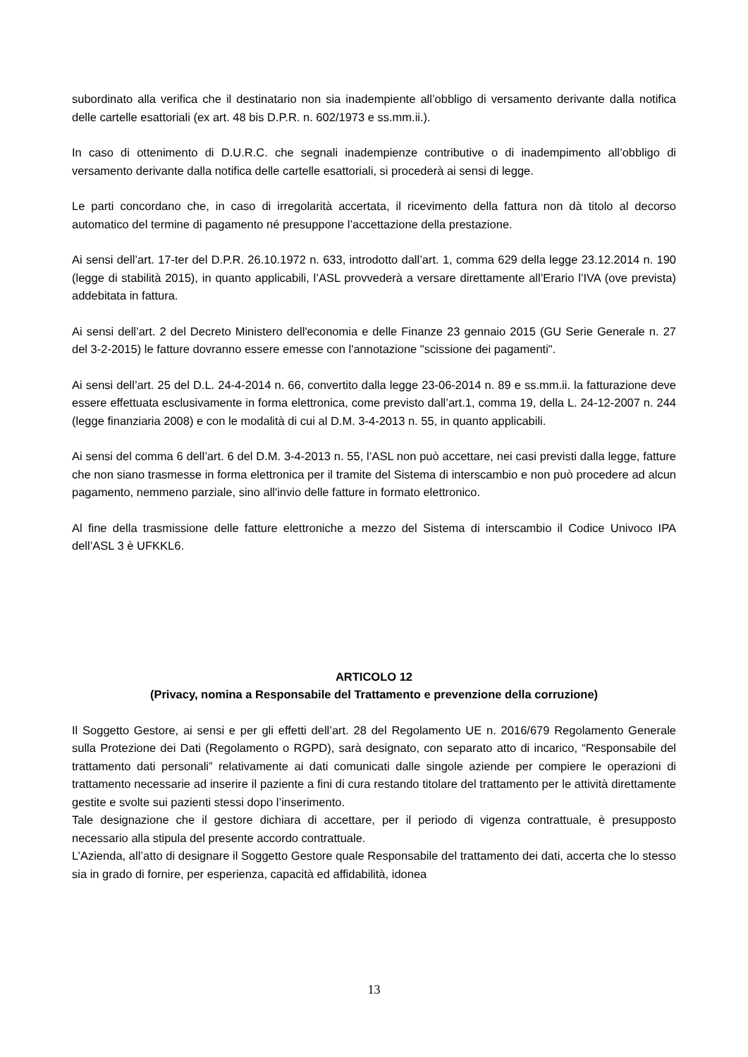subordinato alla verifica che il destinatario non sia inadempiente all’obbligo di versamento derivante dalla notifica delle cartelle esattoriali (ex art. 48 bis D.P.R. n. 602/1973 e ss.mm.ii.).
In caso di ottenimento di D.U.R.C. che segnali inadempienze contributive o di inadempimento all’obbligo di versamento derivante dalla notifica delle cartelle esattoriali, si procederà ai sensi di legge.
Le parti concordano che, in caso di irregolarità accertata, il ricevimento della fattura non dà titolo al decorso automatico del termine di pagamento né presuppone l’accettazione della prestazione.
Ai sensi dell’art. 17-ter del D.P.R. 26.10.1972 n. 633, introdotto dall’art. 1, comma 629 della legge 23.12.2014 n. 190 (legge di stabilità 2015), in quanto applicabili, l’ASL provvederà a versare direttamente all’Erario l’IVA (ove prevista) addebitata in fattura.
Ai sensi dell’art. 2 del Decreto Ministero dell'economia e delle Finanze 23 gennaio 2015 (GU Serie Generale n. 27 del 3-2-2015) le fatture dovranno essere emesse con l'annotazione "scissione dei pagamenti".
Ai sensi dell’art. 25 del D.L. 24-4-2014 n. 66, convertito dalla legge 23-06-2014 n. 89 e ss.mm.ii. la fatturazione deve essere effettuata esclusivamente in forma elettronica, come previsto dall’art.1, comma 19, della L. 24-12-2007 n. 244 (legge finanziaria 2008) e con le modalità di cui al D.M. 3-4-2013 n. 55, in quanto applicabili.
Ai sensi del comma 6 dell’art. 6 del D.M. 3-4-2013 n. 55, l’ASL non può accettare, nei casi previsti dalla legge, fatture che non siano trasmesse in forma elettronica per il tramite del Sistema di interscambio e non può procedere ad alcun pagamento, nemmeno parziale, sino all'invio delle fatture in formato elettronico.
Al fine della trasmissione delle fatture elettroniche a mezzo del Sistema di interscambio il Codice Univoco IPA dell’ASL 3 è UFKKL6.
ARTICOLO 12
(Privacy, nomina a Responsabile del Trattamento e prevenzione della corruzione)
Il Soggetto Gestore, ai sensi e per gli effetti dell’art. 28 del Regolamento UE n. 2016/679 Regolamento Generale sulla Protezione dei Dati (Regolamento o RGPD), sarà designato, con separato atto di incarico, “Responsabile del trattamento dati personali” relativamente ai dati comunicati dalle singole aziende per compiere le operazioni di trattamento necessarie ad inserire il paziente a fini di cura restando titolare del trattamento per le attività direttamente gestite e svolte sui pazienti stessi dopo l’inserimento.
Tale designazione che il gestore dichiara di accettare, per il periodo di vigenza contrattuale, è presupposto necessario alla stipula del presente accordo contrattuale.
L’Azienda, all’atto di designare il Soggetto Gestore quale Responsabile del trattamento dei dati, accerta che lo stesso sia in grado di fornire, per esperienza, capacità ed affidabilità, idonea
13